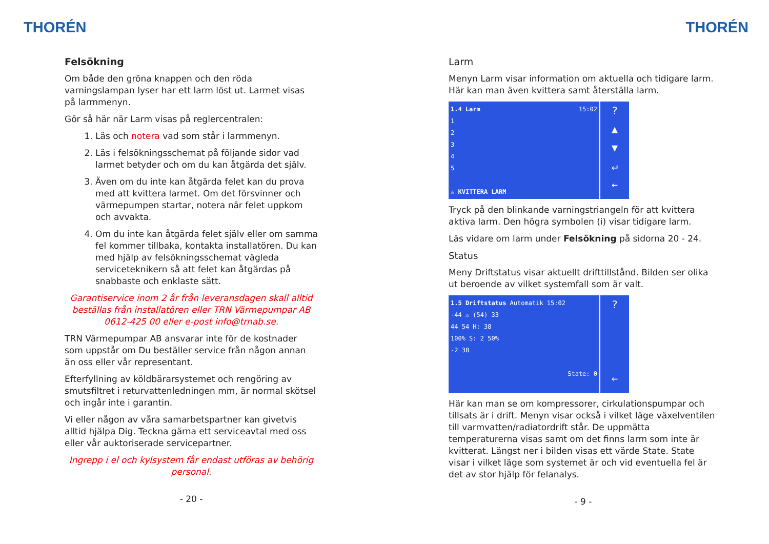THORÉN
Felsökning
Om både den gröna knappen och den röda varningslampan lyser har ett larm löst ut. Larmet visas på larmmenyn.
Gör så här när Larm visas på reglercentralen:
1. Läs och notera vad som står i larmmenyn.
2. Läs i felsökningsschemat på följande sidor vad larmet betyder och om du kan åtgärda det själv.
3. Även om du inte kan åtgärda felet kan du prova med att kvittera larmet. Om det försvinner och värmepumpen startar, notera när felet uppkom och avvakta.
4. Om du inte kan åtgärda felet själv eller om samma fel kommer tillbaka, kontakta installatören. Du kan med hjälp av felsökningsschemat vägleda serviceteknikern så att felet kan åtgärdas på snabbaste och enklaste sätt.
Garantiservice inom 2 år från leveransdagen skall alltid beställas från installatören eller TRN Värmepumpar AB 0612-425 00 eller e-post info@trnab.se.
TRN Värmepumpar AB ansvarar inte för de kostnader som uppstår om Du beställer service från någon annan än oss eller vår representant.
Efterfyllning av köldbärarsystemet och rengöring av smutsfiltret i returvattenledningen mm, är normal skötsel och ingår inte i garantin.
Vi eller någon av våra samarbetspartner kan givetvis alltid hjälpa Dig. Teckna gärna ett serviceavtal med oss eller vår auktoriserade servicepartner.
Ingrepp i el och kylsystem får endast utföras av behörig personal.
- 20 -
THORÉN
Larm
Menyn Larm visar information om aktuella och tidigare larm. Här kan man även kvittera samt återställa larm.
1.4 Larm 15:02
1
2
3
4
5
⚠ KVITTERA LARM
?
▲
▼
↵
←
Tryck på den blinkande varningstriangeln för att kvittera aktiva larm. Den högra symbolen (i) visar tidigare larm.
Läs vidare om larm under Felsökning på sidorna 20 - 24.
Status
Meny Driftstatus visar aktuellt drifttillstånd. Bilden ser olika ut beroende av vilket systemfall som är valt.
1.5 Driftstatus Automatik 15:02
-44 ⚠ (54) 33
44 54 H: 38
100% S: 2 50%
-2 38
State: 0
?
←
Här kan man se om kompressorer, cirkulationspumpar och tillsats är i drift. Menyn visar också i vilket läge växelventilen till varmvatten/radiatordrift står. De uppmätta temperaturerna visas samt om det finns larm som inte är kvitterat. Längst ner i bilden visas ett värde State. State visar i vilket läge som systemet är och vid eventuella fel är det av stor hjälp för felanalys.
- 9 -